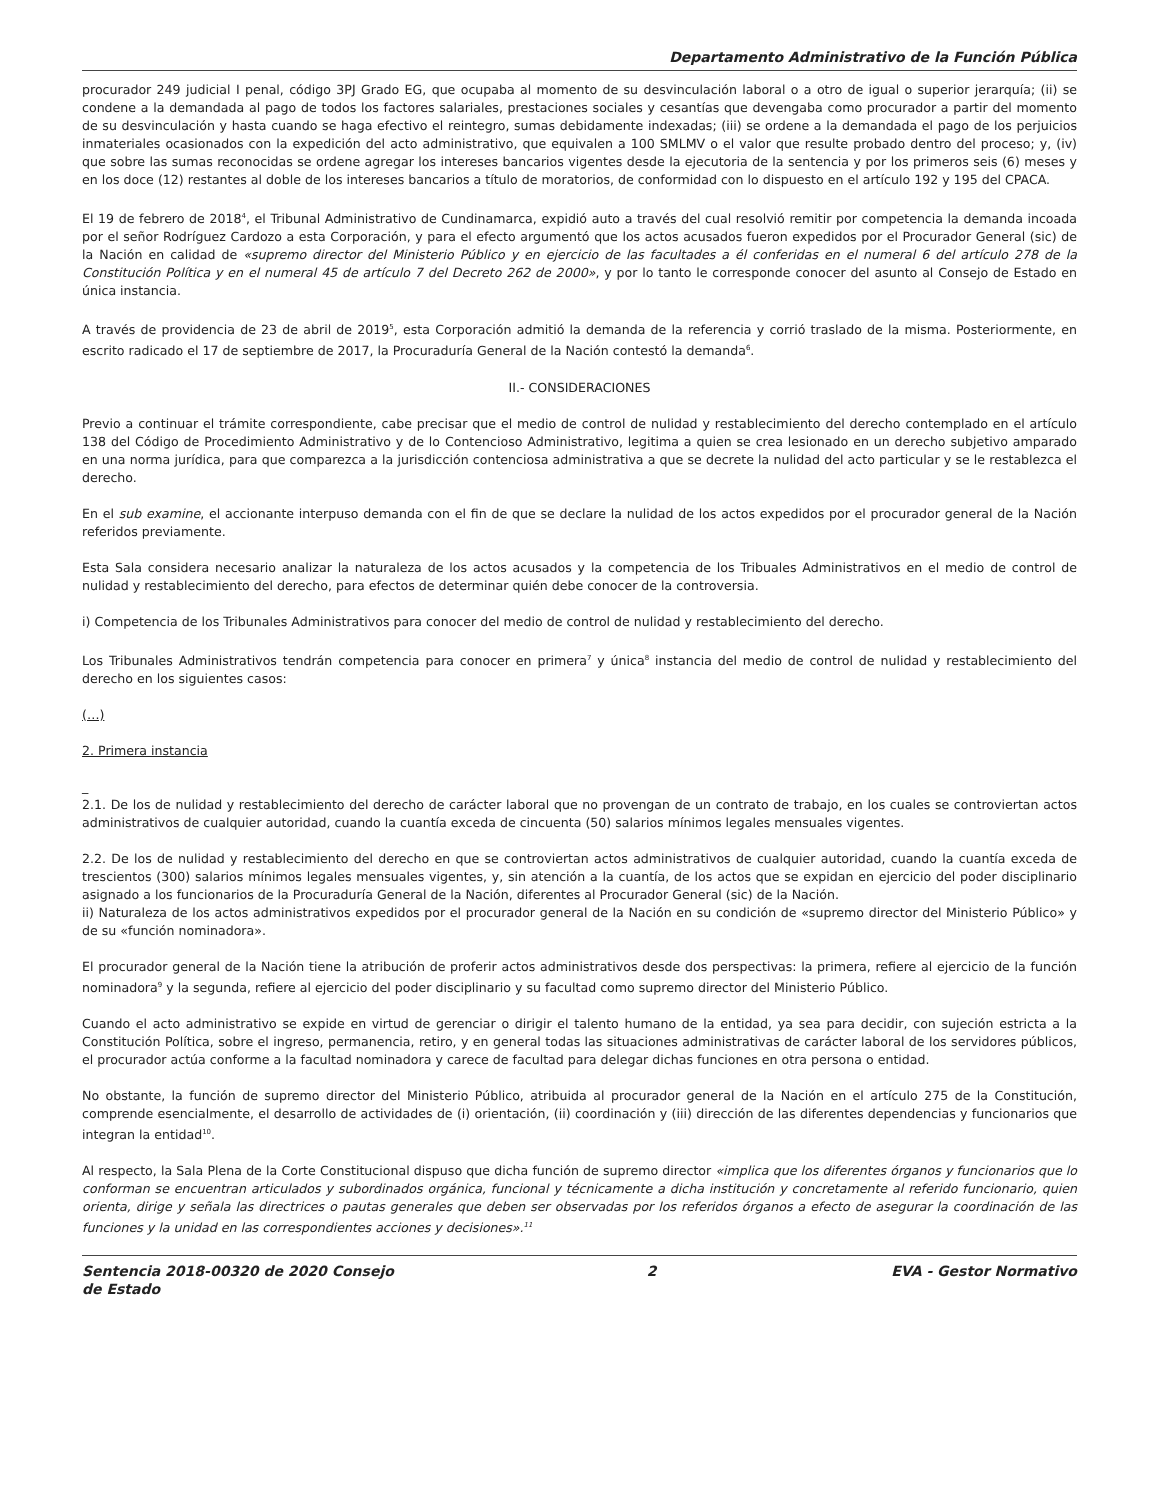Departamento Administrativo de la Función Pública
procurador 249 judicial I penal, código 3PJ Grado EG, que ocupaba al momento de su desvinculación laboral o a otro de igual o superior jerarquía; (ii) se condene a la demandada al pago de todos los factores salariales, prestaciones sociales y cesantías que devengaba como procurador a partir del momento de su desvinculación y hasta cuando se haga efectivo el reintegro, sumas debidamente indexadas; (iii) se ordene a la demandada el pago de los perjuicios inmateriales ocasionados con la expedición del acto administrativo, que equivalen a 100 SMLMV o el valor que resulte probado dentro del proceso; y, (iv) que sobre las sumas reconocidas se ordene agregar los intereses bancarios vigentes desde la ejecutoria de la sentencia y por los primeros seis (6) meses y en los doce (12) restantes al doble de los intereses bancarios a título de moratorios, de conformidad con lo dispuesto en el artículo 192 y 195 del CPACA.
El 19 de febrero de 2018<sup>4</sup>, el Tribunal Administrativo de Cundinamarca, expidió auto a través del cual resolvió remitir por competencia la demanda incoada por el señor Rodríguez Cardozo a esta Corporación, y para el efecto argumentó que los actos acusados fueron expedidos por el Procurador General (sic) de la Nación en calidad de «supremo director del Ministerio Público y en ejercicio de las facultades a él conferidas en el numeral 6 del artículo 278 de la Constitución Política y en el numeral 45 de artículo 7 del Decreto 262 de 2000», y por lo tanto le corresponde conocer del asunto al Consejo de Estado en única instancia.
A través de providencia de 23 de abril de 2019<sup>5</sup>, esta Corporación admitió la demanda de la referencia y corrió traslado de la misma. Posteriormente, en escrito radicado el 17 de septiembre de 2017, la Procuraduría General de la Nación contestó la demanda<sup>6</sup>.
II.- CONSIDERACIONES
Previo a continuar el trámite correspondiente, cabe precisar que el medio de control de nulidad y restablecimiento del derecho contemplado en el artículo 138 del Código de Procedimiento Administrativo y de lo Contencioso Administrativo, legitima a quien se crea lesionado en un derecho subjetivo amparado en una norma jurídica, para que comparezca a la jurisdicción contenciosa administrativa a que se decrete la nulidad del acto particular y se le restablezca el derecho.
En el sub examine, el accionante interpuso demanda con el fin de que se declare la nulidad de los actos expedidos por el procurador general de la Nación referidos previamente.
Esta Sala considera necesario analizar la naturaleza de los actos acusados y la competencia de los Tribuales Administrativos en el medio de control de nulidad y restablecimiento del derecho, para efectos de determinar quién debe conocer de la controversia.
i) Competencia de los Tribunales Administrativos para conocer del medio de control de nulidad y restablecimiento del derecho.
Los Tribunales Administrativos tendrán competencia para conocer en primera<sup>7</sup> y única<sup>8</sup> instancia del medio de control de nulidad y restablecimiento del derecho en los siguientes casos:
(…)
2. Primera instancia
_
2.1. De los de nulidad y restablecimiento del derecho de carácter laboral que no provengan de un contrato de trabajo, en los cuales se controviertan actos administrativos de cualquier autoridad, cuando la cuantía exceda de cincuenta (50) salarios mínimos legales mensuales vigentes.
2.2. De los de nulidad y restablecimiento del derecho en que se controviertan actos administrativos de cualquier autoridad, cuando la cuantía exceda de trescientos (300) salarios mínimos legales mensuales vigentes, y, sin atención a la cuantía, de los actos que se expidan en ejercicio del poder disciplinario asignado a los funcionarios de la Procuraduría General de la Nación, diferentes al Procurador General (sic) de la Nación.
ii) Naturaleza de los actos administrativos expedidos por el procurador general de la Nación en su condición de «supremo director del Ministerio Público» y de su «función nominadora».
El procurador general de la Nación tiene la atribución de proferir actos administrativos desde dos perspectivas: la primera, refiere al ejercicio de la función nominadora<sup>9</sup> y la segunda, refiere al ejercicio del poder disciplinario y su facultad como supremo director del Ministerio Público.
Cuando el acto administrativo se expide en virtud de gerenciar o dirigir el talento humano de la entidad, ya sea para decidir, con sujeción estricta a la Constitución Política, sobre el ingreso, permanencia, retiro, y en general todas las situaciones administrativas de carácter laboral de los servidores públicos, el procurador actúa conforme a la facultad nominadora y carece de facultad para delegar dichas funciones en otra persona o entidad.
No obstante, la función de supremo director del Ministerio Público, atribuida al procurador general de la Nación en el artículo 275 de la Constitución, comprende esencialmente, el desarrollo de actividades de (i) orientación, (ii) coordinación y (iii) dirección de las diferentes dependencias y funcionarios que integran la entidad<sup>10</sup>.
Al respecto, la Sala Plena de la Corte Constitucional dispuso que dicha función de supremo director «implica que los diferentes órganos y funcionarios que lo conforman se encuentran articulados y subordinados orgánica, funcional y técnicamente a dicha institución y concretamente al referido funcionario, quien orienta, dirige y señala las directrices o pautas generales que deben ser observadas por los referidos órganos a efecto de asegurar la coordinación de las funciones y la unidad en las correspondientes acciones y decisiones».<sup>11</sup>
Sentencia 2018-00320 de 2020 Consejo de Estado 2 EVA - Gestor Normativo